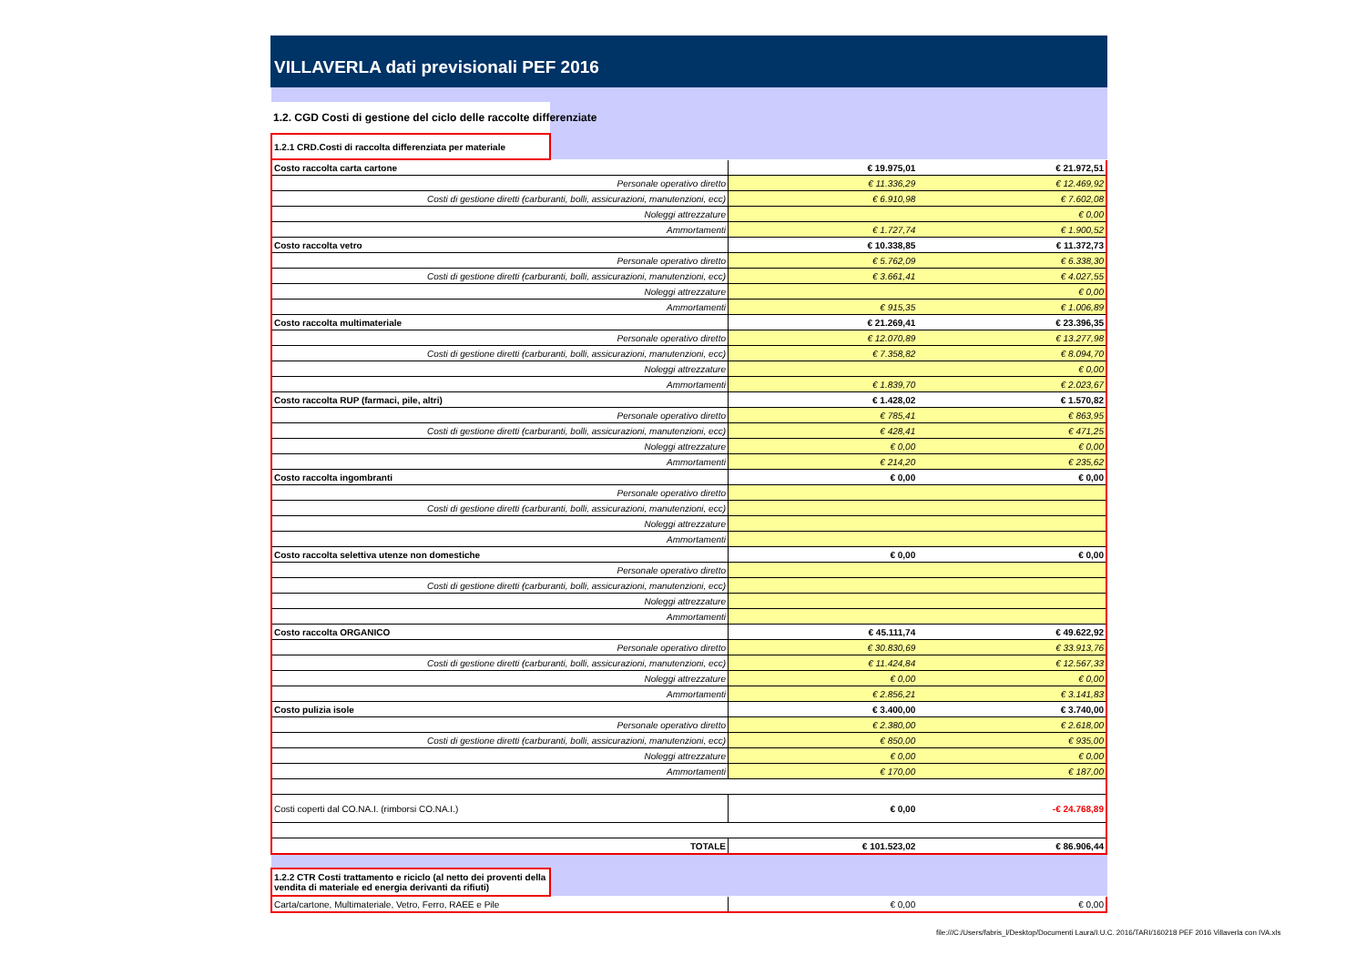VILLAVERLA dati previsionali PEF 2016
| 1.2. CGD Costi di gestione del ciclo delle raccolte differenziate | |
| 1.2.1 CRD.Costi di raccolta differenziata per materiale | |
| Costo raccolta carta cartone | € 19.975,01 | € 21.972,51 |
| Personale operativo diretto | € 11.336,29 | € 12.469,92 |
| Costi di gestione diretti (carburanti, bolli, assicurazioni, manutenzioni, ecc) | € 6.910,98 | € 7.602,08 |
| Noleggi attrezzature | | € 0,00 |
| Ammortamenti | € 1.727,74 | € 1.900,52 |
| Costo raccolta vetro | € 10.338,85 | € 11.372,73 |
| Personale operativo diretto | € 5.762,09 | € 6.338,30 |
| Costi di gestione diretti (carburanti, bolli, assicurazioni, manutenzioni, ecc) | € 3.661,41 | € 4.027,55 |
| Noleggi attrezzature | | € 0,00 |
| Ammortamenti | € 915,35 | € 1.006,89 |
| Costo raccolta multimateriale | € 21.269,41 | € 23.396,35 |
| Personale operativo diretto | € 12.070,89 | € 13.277,98 |
| Costi di gestione diretti (carburanti, bolli, assicurazioni, manutenzioni, ecc) | € 7.358,82 | € 8.094,70 |
| Noleggi attrezzature | | € 0,00 |
| Ammortamenti | € 1.839,70 | € 2.023,67 |
| Costo raccolta RUP (farmaci, pile, altri) | € 1.428,02 | € 1.570,82 |
| Personale operativo diretto | € 785,41 | € 863,95 |
| Costi di gestione diretti (carburanti, bolli, assicurazioni, manutenzioni, ecc) | € 428,41 | € 471,25 |
| Noleggi attrezzature | € 0,00 | € 0,00 |
| Ammortamenti | € 214,20 | € 235,62 |
| Costo raccolta ingombranti | € 0,00 | € 0,00 |
| Personale operativo diretto | | |
| Costi di gestione diretti (carburanti, bolli, assicurazioni, manutenzioni, ecc) | | |
| Noleggi attrezzature | | |
| Ammortamenti | | |
| Costo raccolta selettiva utenze non domestiche | € 0,00 | € 0,00 |
| Personale operativo diretto | | |
| Costi di gestione diretti (carburanti, bolli, assicurazioni, manutenzioni, ecc) | | |
| Noleggi attrezzature | | |
| Ammortamenti | | |
| Costo raccolta ORGANICO | € 45.111,74 | € 49.622,92 |
| Personale operativo diretto | € 30.830,69 | € 33.913,76 |
| Costi di gestione diretti (carburanti, bolli, assicurazioni, manutenzioni, ecc) | € 11.424,84 | € 12.567,33 |
| Noleggi attrezzature | € 0,00 | € 0,00 |
| Ammortamenti | € 2.856,21 | € 3.141,83 |
| Costo pulizia isole | € 3.400,00 | € 3.740,00 |
| Personale operativo diretto | € 2.380,00 | € 2.618,00 |
| Costi di gestione diretti (carburanti, bolli, assicurazioni, manutenzioni, ecc) | € 850,00 | € 935,00 |
| Noleggi attrezzature | € 0,00 | € 0,00 |
| Ammortamenti | € 170,00 | € 187,00 |
| Costi coperti dal CO.NA.I. (rimborsi CO.NA.I.) | € 0,00 | -€ 24.768,89 |
| TOTALE | € 101.523,02 | € 86.906,44 |
| 1.2.2 CTR Costi trattamento e riciclo (al netto dei proventi della vendita di materiale ed energia derivanti da rifiuti) | |
| Carta/cartone, Multimateriale, Vetro, Ferro, RAEE e Pile | € 0,00 | € 0,00 |
file:///C:/Users/fabris_l/Desktop/Documenti Laura/I.U.C. 2016/TARI/160218 PEF 2016 Villaverla con IVA.xls